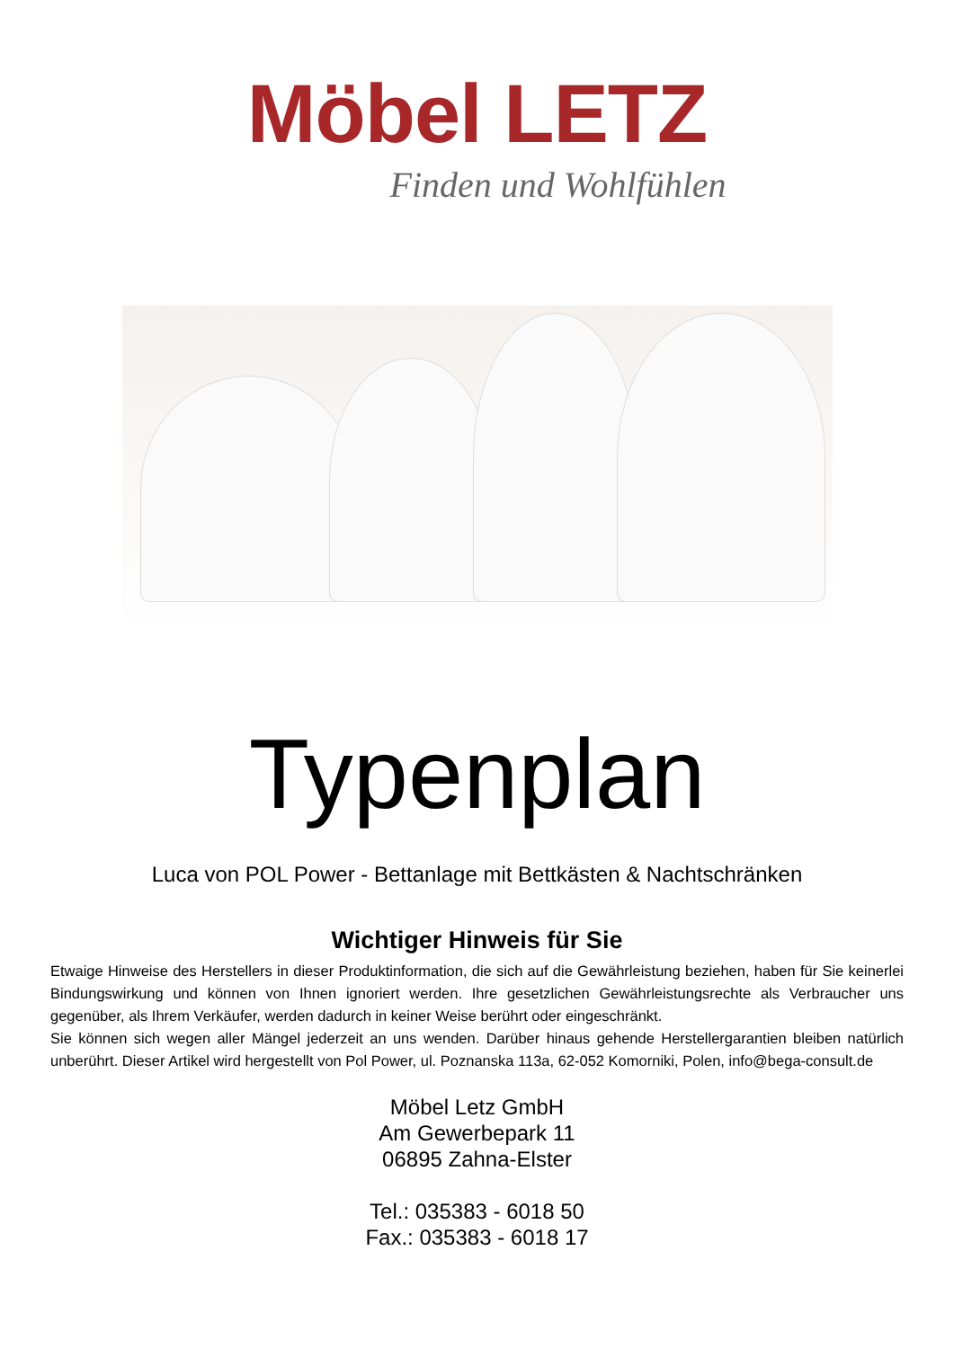Möbel LETZ
Finden und Wohlfühlen
Typenplan
Luca von POL Power - Bettanlage mit Bettkästen & Nachtschränken
Wichtiger Hinweis für Sie
Etwaige Hinweise des Herstellers in dieser Produktinformation, die sich auf die Gewährleistung beziehen, haben für Sie keinerlei Bindungswirkung und können von Ihnen ignoriert werden. Ihre gesetzlichen Gewährleistungsrechte als Verbraucher uns gegenüber, als Ihrem Verkäufer, werden dadurch in keiner Weise berührt oder eingeschränkt.
Sie können sich wegen aller Mängel jederzeit an uns wenden. Darüber hinaus gehende Herstellergarantien bleiben natürlich unberührt. Dieser Artikel wird hergestellt von Pol Power, ul. Poznanska 113a, 62-052 Komorniki, Polen, info@bega-consult.de
Möbel Letz GmbH
Am Gewerbepark 11
06895 Zahna-Elster
Tel.: 035383 - 6018 50
Fax.: 035383 - 6018 17